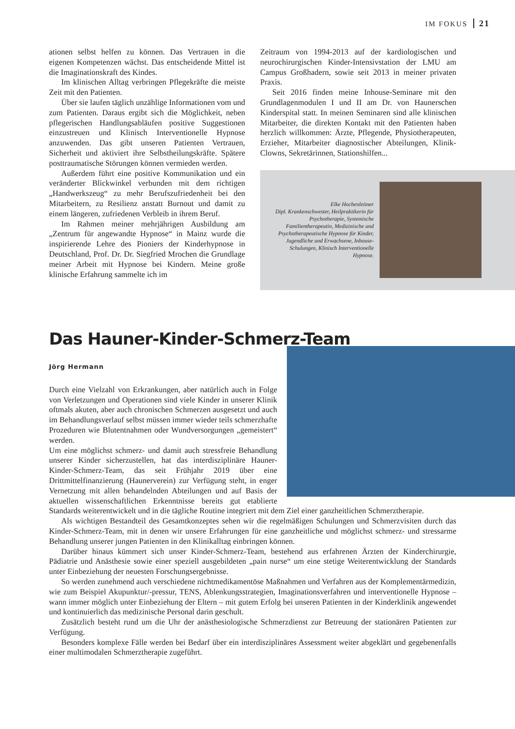IM FOKUS 21
ationen selbst helfen zu können. Das Vertrauen in die eigenen Kompetenzen wächst. Das entscheidende Mittel ist die Imaginationskraft des Kindes.
Im klinischen Alltag verbringen Pflegekräfte die meiste Zeit mit den Patienten.
Über sie laufen täglich unzählige Informationen vom und zum Patienten. Daraus ergibt sich die Möglichkeit, neben pflegerischen Handlungsabläufen positive Suggestionen einzustreuen und Klinisch Interventionelle Hypnose anzuwenden. Das gibt unseren Patienten Vertrauen, Sicherheit und aktiviert ihre Selbstheilungskräfte. Spätere posttraumatische Störungen können vermieden werden.
Außerdem führt eine positive Kommunikation und ein veränderter Blickwinkel verbunden mit dem richtigen „Handwerkszeug“ zu mehr Berufszufriedenheit bei den Mitarbeitern, zu Resilienz anstatt Burnout und damit zu einem längeren, zufriedenen Verbleib in ihrem Beruf.
Im Rahmen meiner mehrjährigen Ausbildung am „Zentrum für angewandte Hypnose“ in Mainz wurde die inspirierende Lehre des Pioniers der Kinderhypnose in Deutschland, Prof. Dr. Dr. Siegfried Mrochen die Grundlage meiner Arbeit mit Hypnose bei Kindern. Meine große klinische Erfahrung sammelte ich im
Zeitraum von 1994-2013 auf der kardiologischen und neurochirurgischen Kinder-Intensivstation der LMU am Campus Großhadern, sowie seit 2013 in meiner privaten Praxis.
Seit 2016 finden meine Inhouse-Seminare mit den Grundlagenmodulen I und II am Dr. von Haunerschen Kinderspital statt. In meinen Seminaren sind alle klinischen Mitarbeiter, die direkten Kontakt mit den Patienten haben herzlich willkommen: Ärzte, Pflegende, Physiotherapeuten, Erzieher, Mitarbeiter diagnostischer Abteilungen, Klinik-Clowns, Sekretärinnen, Stationshilfen...
Elke Hochenleitner
Dipl. Krankenschwester, Heilpraktikerin für Psychotherapie, Systemische Familientherapeutin, Medizinische und Psychotherapeutische Hypnose für Kinder, Jugendliche und Erwachsene, Inhouse-Schulungen, Klinisch Interventionelle Hypnose.
Das Hauner-Kinder-Schmerz-Team
Jörg Hermann
Durch eine Vielzahl von Erkrankungen, aber natürlich auch in Folge von Verletzungen und Operationen sind viele Kinder in unserer Klinik oftmals akuten, aber auch chronischen Schmerzen ausgesetzt und auch im Behandlungsverlauf selbst müssen immer wieder teils schmerzhafte Prozeduren wie Blutentnahmen oder Wundversorgungen „gemeistert“ werden.
Um eine möglichst schmerz- und damit auch stressfreie Behandlung unserer Kinder sicherzustellen, hat das interdisziplinäre Hauner-Kinder-Schmerz-Team, das seit Frühjahr 2019 über eine Drittmittelfinanzierung (Haunerverein) zur Verfügung steht, in enger Vernetzung mit allen behandelnden Abteilungen und auf Basis der aktuellen wissenschaftlichen Erkenntnisse bereits gut etablierte Standards weiterentwickelt und in die tägliche Routine integriert mit dem Ziel einer ganzheitlichen Schmerztherapie.
Als wichtigen Bestandteil des Gesamtkonzeptes sehen wir die regelmäßigen Schulungen und Schmerzvisiten durch das Kinder-Schmerz-Team, mit in denen wir unsere Erfahrungen für eine ganzheitliche und möglichst schmerz- und stressarme Behandlung unserer jungen Patienten in den Klinikalltag einbringen können.
Darüber hinaus kümmert sich unser Kinder-Schmerz-Team, bestehend aus erfahrenen Ärzten der Kinderchirurgie, Pädiatrie und Anästhesie sowie einer speziell ausgebildeten „pain nurse“ um eine stetige Weiterentwicklung der Standards unter Einbeziehung der neuesten Forschungsergebnisse.
So werden zunehmend auch verschiedene nichtmedikamentöse Maßnahmen und Verfahren aus der Komplementärmedizin, wie zum Beispiel Akupunktur/-pressur, TENS, Ablenkungsstrategien, Imaginationsverfahren und interventionelle Hypnose – wann immer möglich unter Einbeziehung der Eltern – mit gutem Erfolg bei unseren Patienten in der Kinderklinik angewendet und kontinuierlich das medizinische Personal darin geschult.
Zusätzlich besteht rund um die Uhr der anästhesiologische Schmerzdienst zur Betreuung der stationären Patienten zur Verfügung.
Besonders komplexe Fälle werden bei Bedarf über ein interdisziplinäres Assessment weiter abgeklärt und gegebenenfalls einer multimodalen Schmerztherapie zugeführt.